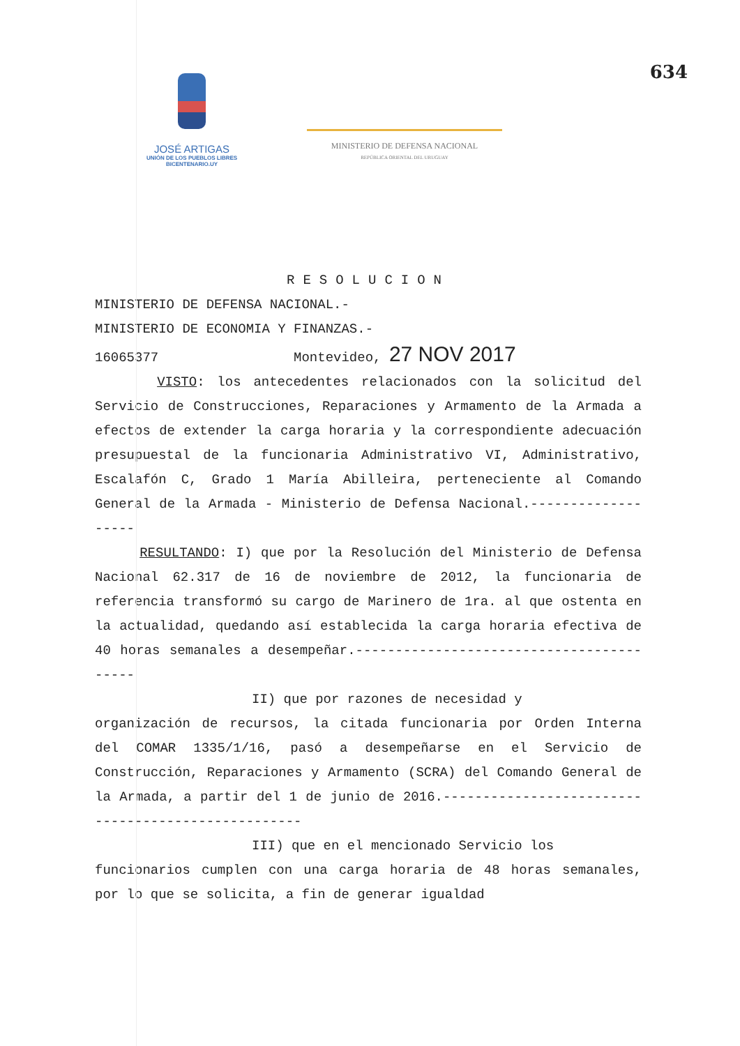634
JOSÉ ARTIGAS
UNIÓN DE LOS PUEBLOS LIBRES
BICENTENARIO.UY
MINISTERIO DE DEFENSA NACIONAL
REPÚBLICA ORIENTAL DEL URUGUAY
RESOLUCION
MINISTERIO DE DEFENSA NACIONAL.-
MINISTERIO DE ECONOMIA Y FINANZAS.-
16065377 Montevideo, 27 NOV 2017
VISTO: los antecedentes relacionados con la solicitud del Servicio de Construcciones, Reparaciones y Armamento de la Armada a efectos de extender la carga horaria y la correspondiente adecuación presupuestal de la funcionaria Administrativo VI, Administrativo, Escalafón C, Grado 1 María Abilleira, perteneciente al Comando General de la Armada - Ministerio de Defensa Nacional.-------------------
RESULTANDO: I) que por la Resolución del Ministerio de Defensa Nacional 62.317 de 16 de noviembre de 2012, la funcionaria de referencia transformó su cargo de Marinero de 1ra. al que ostenta en la actualidad, quedando así establecida la carga horaria efectiva de 40 horas semanales a desempeñar.-----------------------------------------
II) que por razones de necesidad y
organización de recursos, la citada funcionaria por Orden Interna del COMAR 1335/1/16, pasó a desempeñarse en el Servicio de Construcción, Reparaciones y Armamento (SCRA) del Comando General de la Armada, a partir del 1 de junio de 2016.---------------------------------------------------
III) que en el mencionado Servicio los
funcionarios cumplen con una carga horaria de 48 horas semanales, por lo que se solicita, a fin de generar igualdad